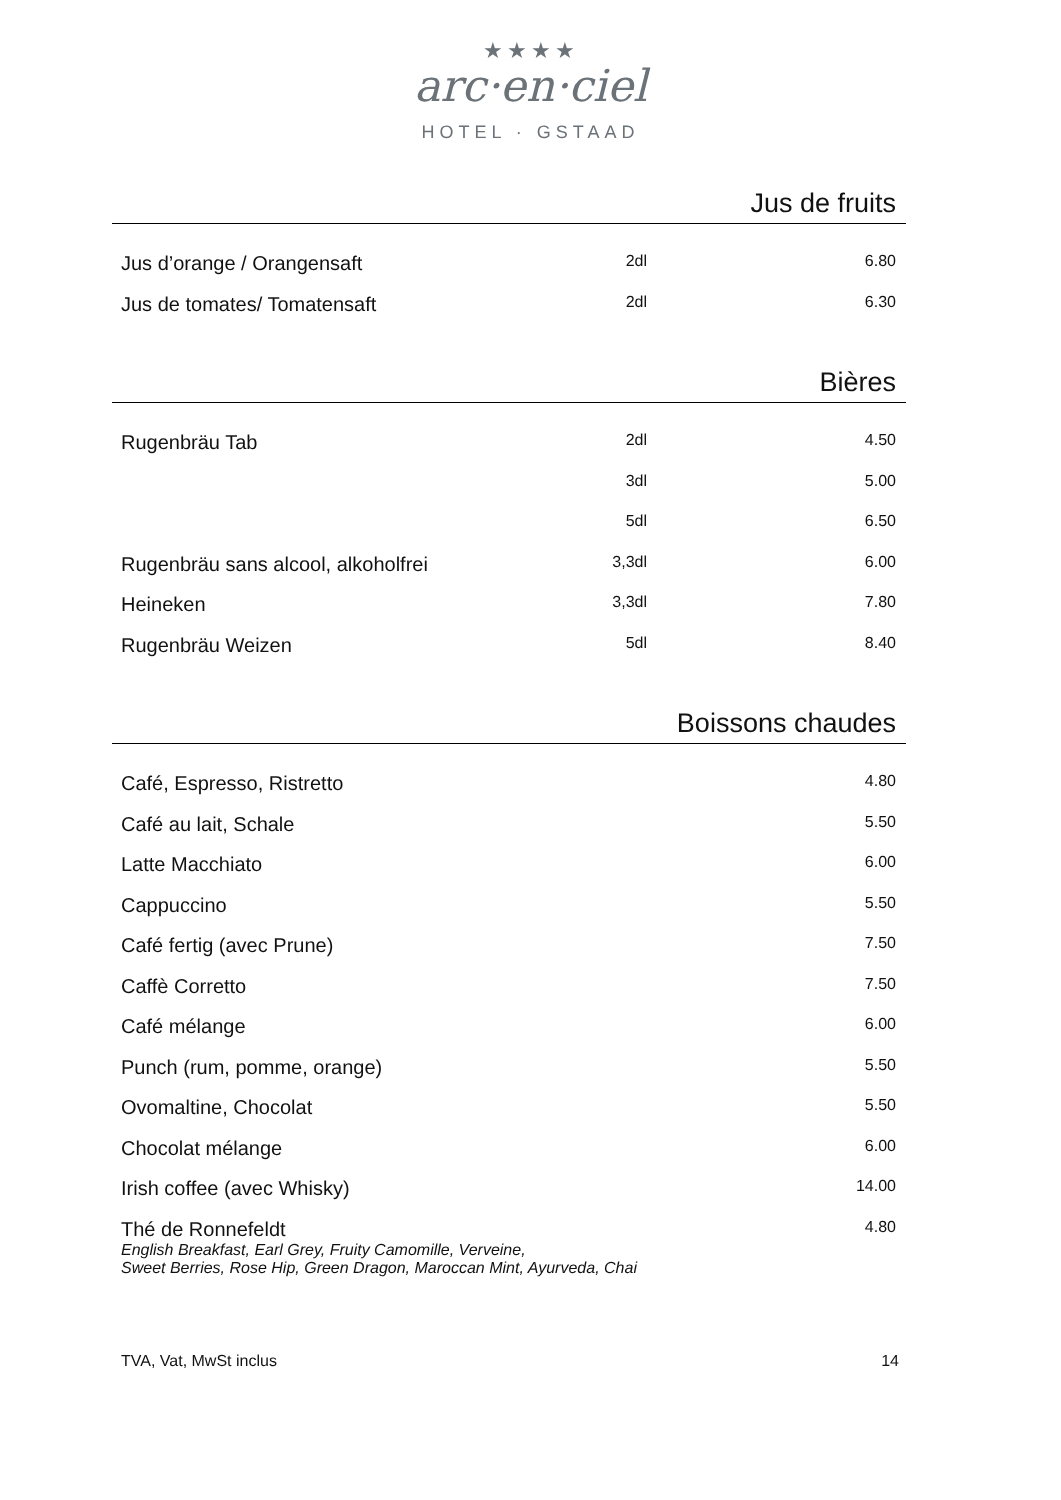★★★★
arc·en·ciel
HOTEL · GSTAAD
Jus de fruits
| Jus d’orange / Orangensaft | 2dl | 6.80 |
| Jus de tomates/ Tomatensaft | 2dl | 6.30 |
Bières
| Rugenbräu Tab | 2dl | 4.50 |
| | 3dl | 5.00 |
| | 5dl | 6.50 |
| Rugenbräu sans alcool, alkoholfrei | 3,3dl | 6.00 |
| Heineken | 3,3dl | 7.80 |
| Rugenbräu Weizen | 5dl | 8.40 |
Boissons chaudes
| Café, Espresso, Ristretto | 4.80 |
| Café au lait, Schale | 5.50 |
| Latte Macchiato | 6.00 |
| Cappuccino | 5.50 |
| Café fertig (avec Prune) | 7.50 |
| Caffè Corretto | 7.50 |
| Café mélange | 6.00 |
| Punch (rum, pomme, orange) | 5.50 |
| Ovomaltine, Chocolat | 5.50 |
| Chocolat mélange | 6.00 |
| Irish coffee (avec Whisky) | 14.00 |
| Thé de Ronnefeldt English Breakfast, Earl Grey, Fruity Camomille, Verveine, Sweet Berries, Rose Hip, Green Dragon, Maroccan Mint, Ayurveda, Chai | 4.80 |
TVA, Vat, MwSt inclus 14